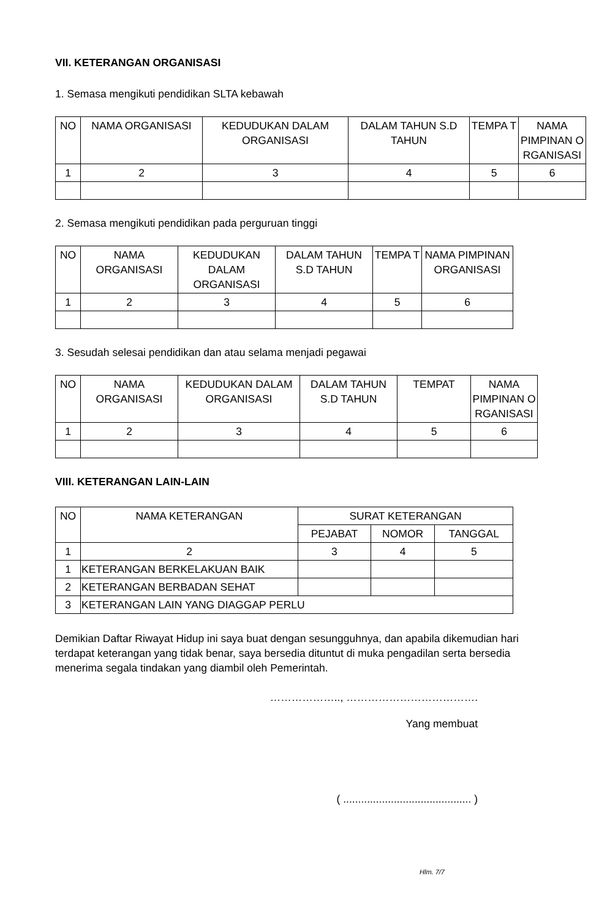VII. KETERANGAN ORGANISASI
1. Semasa mengikuti pendidikan SLTA kebawah
| NO | NAMA ORGANISASI | KEDUDUKAN DALAM ORGANISASI | DALAM TAHUN S.D TAHUN | TEMPA T | NAMA PIMPINAN O RGANISASI |
| --- | --- | --- | --- | --- | --- |
| 1 | 2 | 3 | 4 | 5 | 6 |
2. Semasa mengikuti pendidikan pada perguruan tinggi
| NO | NAMA ORGANISASI | KEDUDUKAN DALAM ORGANISASI | DALAM TAHUN S.D TAHUN | TEMPA T | NAMA PIMPINAN ORGANISASI |
| --- | --- | --- | --- | --- | --- |
| 1 | 2 | 3 | 4 | 5 | 6 |
3. Sesudah selesai pendidikan dan atau selama menjadi pegawai
| NO | NAMA ORGANISASI | KEDUDUKAN DALAM ORGANISASI | DALAM TAHUN S.D TAHUN | TEMPAT | NAMA PIMPINAN O RGANISASI |
| --- | --- | --- | --- | --- | --- |
| 1 | 2 | 3 | 4 | 5 | 6 |
VIII. KETERANGAN LAIN-LAIN
| NO | NAMA KETERANGAN | SURAT KETERANGAN | | |
| --- | --- | --- | --- | --- |
| | | PEJABAT | NOMOR | TANGGAL |
| 1 | 2 | 3 | 4 | 5 |
| 1 | KETERANGAN BERKELAKUAN BAIK | | | |
| 2 | KETERANGAN BERBADAN SEHAT | | | |
| 3 | KETERANGAN LAIN YANG DIAGGAP PERLU | | | |
Demikian Daftar Riwayat Hidup ini saya buat dengan sesungguhnya, dan apabila dikemudian hari terdapat keterangan yang tidak benar, saya bersedia dituntut di muka pengadilan serta bersedia menerima segala tindakan yang diambil oleh Pemerintah.
……………….., ……………………………….
Yang membuat
( ........................................... )
Hlm. 7/7